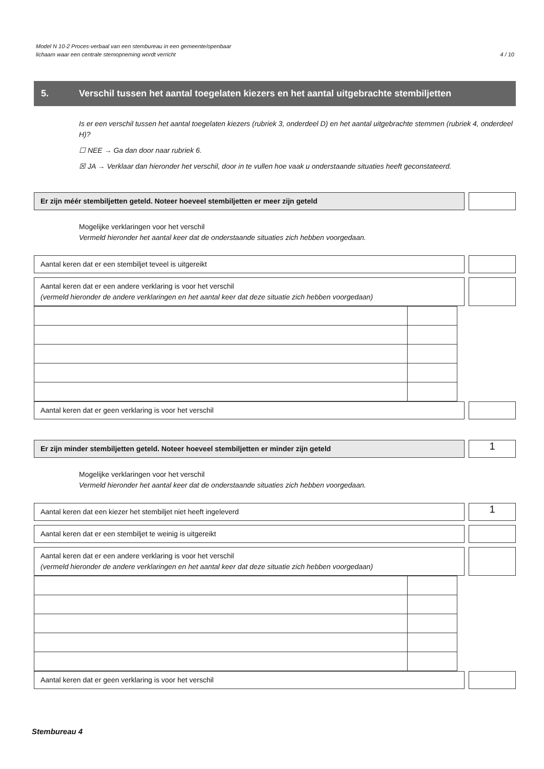Model N 10-2 Proces-verbaal van een stembureau in een gemeente/openbaar
lichaam waar een centrale stemopneming wordt verricht
4 / 10
5. Verschil tussen het aantal toegelaten kiezers en het aantal uitgebrachte stembiljetten
Is er een verschil tussen het aantal toegelaten kiezers (rubriek 3, onderdeel D) en het aantal uitgebrachte stemmen (rubriek 4, onderdeel H)?
☐ NEE → Ga dan door naar rubriek 6.
☒ JA → Verklaar dan hieronder het verschil, door in te vullen hoe vaak u onderstaande situaties heeft geconstateerd.
Er zijn méér stembiljetten geteld. Noteer hoeveel stembiljetten er meer zijn geteld
Mogelijke verklaringen voor het verschil
Vermeld hieronder het aantal keer dat de onderstaande situaties zich hebben voorgedaan.
Aantal keren dat er een stembiljet teveel is uitgereikt
Aantal keren dat er een andere verklaring is voor het verschil
(vermeld hieronder de andere verklaringen en het aantal keer dat deze situatie zich hebben voorgedaan)
Aantal keren dat er geen verklaring is voor het verschil
Er zijn minder stembiljetten geteld. Noteer hoeveel stembiljetten er minder zijn geteld
1
Mogelijke verklaringen voor het verschil
Vermeld hieronder het aantal keer dat de onderstaande situaties zich hebben voorgedaan.
Aantal keren dat een kiezer het stembiljet niet heeft ingeleverd
1
Aantal keren dat er een stembiljet te weinig is uitgereikt
Aantal keren dat er een andere verklaring is voor het verschil
(vermeld hieronder de andere verklaringen en het aantal keer dat deze situatie zich hebben voorgedaan)
Aantal keren dat er geen verklaring is voor het verschil
Stembureau 4